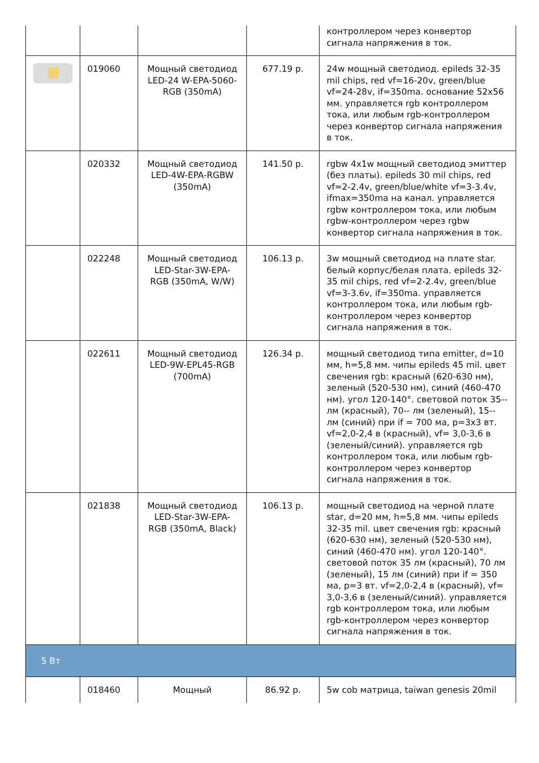| | | | | контроллером через конвертор сигнала напряжения в ток. |
| | 019060 | Мощный светодиод LED-24 W-EPA-5060-RGB (350mA) | 677.19 р. | 24w мощный светодиод. epileds 32-35 mil chips, red vf=16-20v, green/blue vf=24-28v, if=350ma. основание 52x56 мм. управляется rgb контроллером тока, или любым rgb-контроллером через конвертор сигнала напряжения в ток. |
| | 020332 | Мощный светодиод LED-4W-EPA-RGBW (350mA) | 141.50 р. | rgbw 4x1w мощный светодиод эмиттер (без платы). epileds 30 mil chips, red vf=2-2.4v, green/blue/white vf=3-3.4v, ifmax=350ma на канал. управляется rgbw контроллером тока, или любым rgbw-контроллером через rgbw конвертор сигнала напряжения в ток. |
| | 022248 | Мощный светодиод LED-Star-3W-EPA-RGB (350mA, W/W) | 106.13 р. | 3w мощный светодиод на плате star. белый корпус/белая плата. epileds 32-35 mil chips, red vf=2-2.4v, green/blue vf=3-3.6v, if=350ma. управляется контроллером тока, или любым rgb-контроллером через конвертор сигнала напряжения в ток. |
| | 022611 | Мощный светодиод LED-9W-EPL45-RGB (700mA) | 126.34 р. | мощный светодиод типа emitter, d=10 мм, h=5,8 мм. чипы epileds 45 mil. цвет свечения rgb: красный (620-630 нм), зеленый (520-530 нм), синий (460-470 нм). угол 120-140°. световой поток 35-- лм (красный), 70-- лм (зеленый), 15-- лм (синий) при if = 700 ма, p=3x3 вт. vf=2,0-2,4 в (красный), vf= 3,0-3,6 в (зеленый/синий). управляется rgb контроллером тока, или любым rgb-контроллером через конвертор сигнала напряжения в ток. |
| | 021838 | Мощный светодиод LED-Star-3W-EPA-RGB (350mA, Black) | 106.13 р. | мощный светодиод на черной плате star, d=20 мм, h=5,8 мм. чипы epileds 32-35 mil. цвет свечения rgb: красный (620-630 нм), зеленый (520-530 нм), синий (460-470 нм). угол 120-140°. световой поток 35 лм (красный), 70 лм (зеленый), 15 лм (синий) при if = 350 ма, p=3 вт. vf=2,0-2,4 в (красный), vf= 3,0-3,6 в (зеленый/синий). управляется rgb контроллером тока, или любым rgb-контроллером через конвертор сигнала напряжения в ток. |
| 5 Вт | | | | |
| | 018460 | Мощный | 86.92 р. | 5w cob матрица, taiwan genesis 20mil |